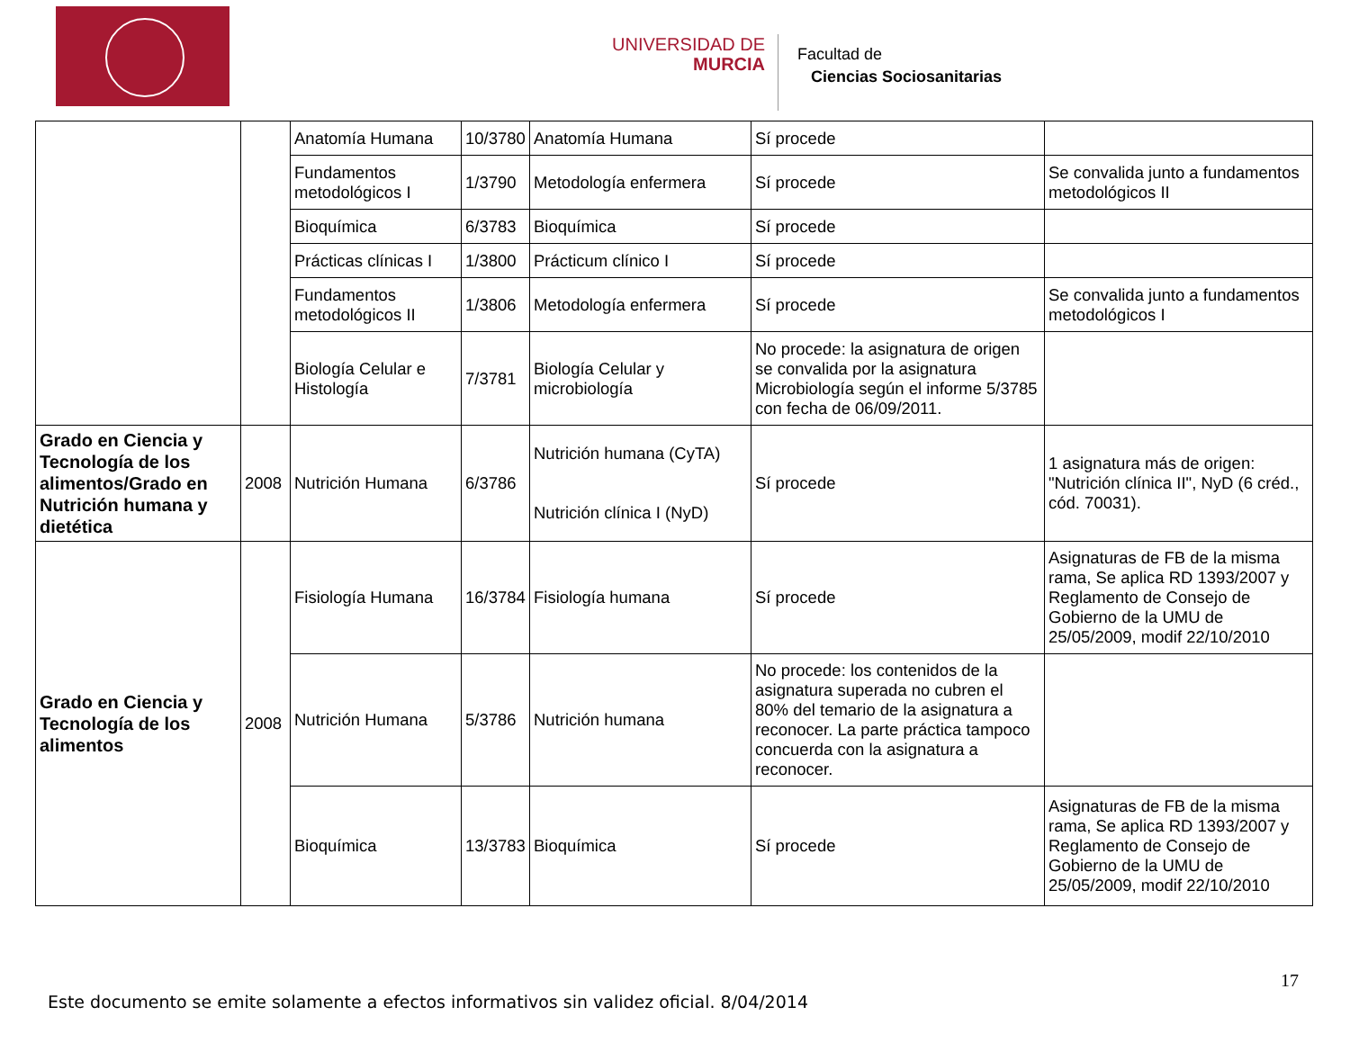UNIVERSIDAD DE
MURCIA
Facultad de
Ciencias Sociosanitarias
| | | Anatomía Humana | 10/3780 | Anatomía Humana | Sí procede | |
| | | Fundamentos metodológicos I | 1/3790 | Metodología enfermera | Sí procede | Se convalida junto a fundamentos metodológicos II |
| | | Bioquímica | 6/3783 | Bioquímica | Sí procede | |
| | | Prácticas clínicas I | 1/3800 | Prácticum clínico I | Sí procede | |
| | | Fundamentos metodológicos II | 1/3806 | Metodología enfermera | Sí procede | Se convalida junto a fundamentos metodológicos I |
| | | Biología Celular e Histología | 7/3781 | Biología Celular y microbiología | No procede: la asignatura de origen se convalida por la asignatura Microbiología según el informe 5/3785 con fecha de 06/09/2011. | |
| Grado en Ciencia y Tecnología de los alimentos/Grado en Nutrición humana y dietética | 2008 | Nutrición Humana | 6/3786 | Nutrición humana (CyTA) Nutrición clínica I (NyD) | Sí procede | 1 asignatura más de origen: "Nutrición clínica II", NyD (6 créd., cód. 70031). |
| Grado en Ciencia y Tecnología de los alimentos | 2008 | Fisiología Humana | 16/3784 | Fisiología humana | Sí procede | Asignaturas de FB de la misma rama, Se aplica RD 1393/2007 y Reglamento de Consejo de Gobierno de la UMU de 25/05/2009, modif 22/10/2010 |
| | | Nutrición Humana | 5/3786 | Nutrición humana | No procede: los contenidos de la asignatura superada no cubren el 80% del temario de la asignatura a reconocer. La parte práctica tampoco concuerda con la asignatura a reconocer. | |
| | | Bioquímica | 13/3783 | Bioquímica | Sí procede | Asignaturas de FB de la misma rama, Se aplica RD 1393/2007 y Reglamento de Consejo de Gobierno de la UMU de 25/05/2009, modif 22/10/2010 |
17
Este documento se emite solamente a efectos informativos sin validez oficial. 8/04/2014